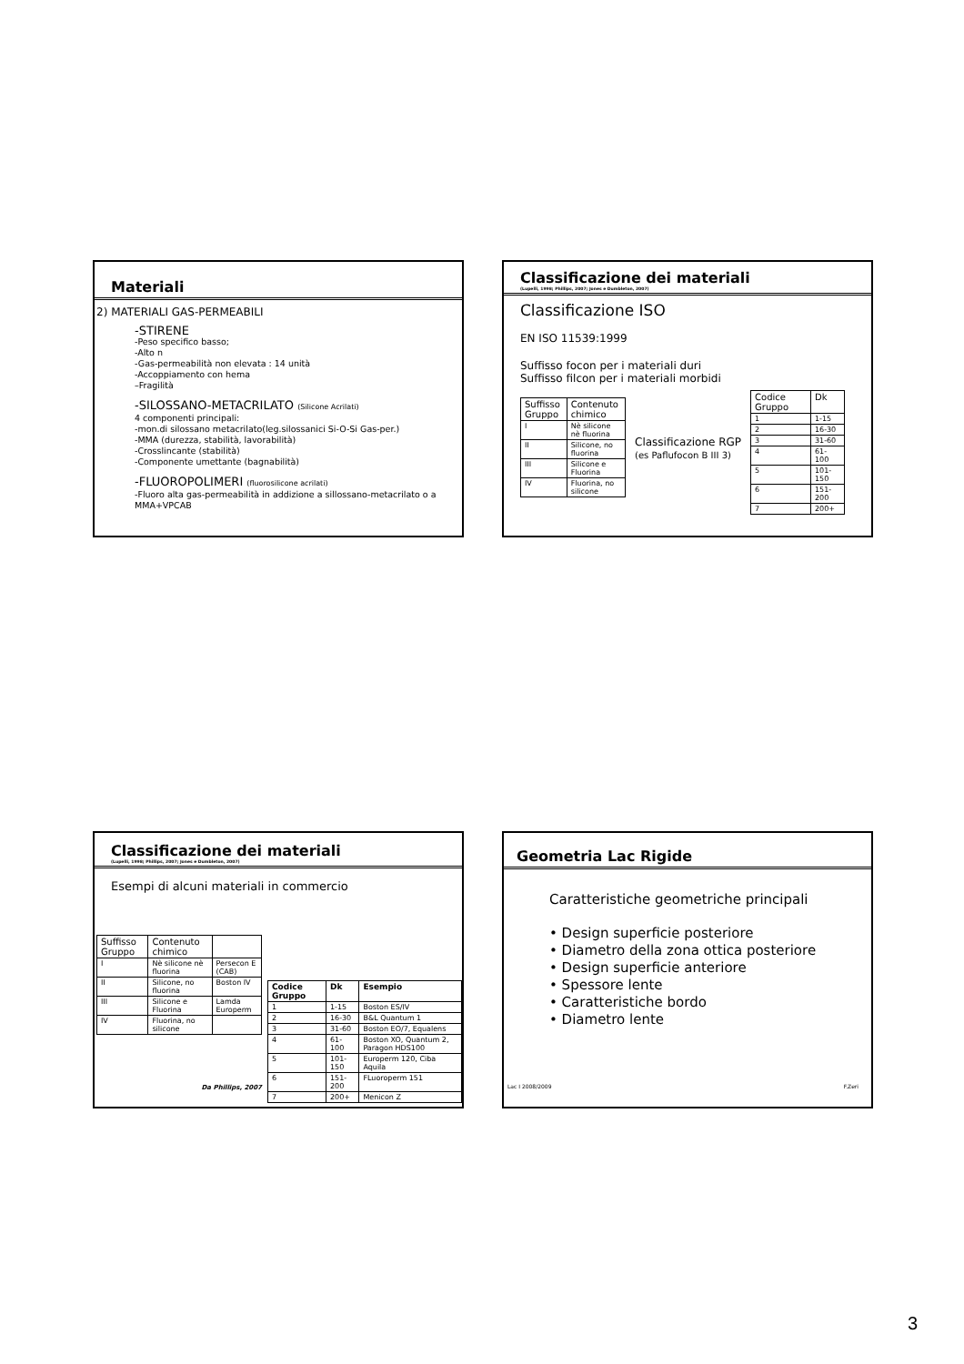Materiali
2) MATERIALI GAS-PERMEABILI
-STIRENE
-Peso specifico basso;
-Alto n
-Gas-permeabilità non elevata : 14 unità
-Accoppiamento con hema
–Fragilità
-SILOSSANO-METACRILATO (Silicone Acrilati)
4 componenti principali:
-mon.di silossano metacrilato(leg.silossanici Si-O-Si Gas-per.)
-MMA (durezza, stabilità, lavorabilità)
-Crosslincante (stabilità)
-Componente umettante (bagnabilità)
-FLUOROPOLIMERI (fluorosilicone acrilati)
-Fluoro alta gas-permeabilità in addizione a sillossano-metacrilato o a MMA+VPCAB
Classificazione dei materiali
(Lupelli, 1998; Phillips, 2007; Jones e Dumbleton, 2007)
Classificazione ISO
EN ISO 11539:1999
Suffisso focon per i materiali duri
Suffisso filcon per i materiali morbidi
| Suffisso Gruppo | Contenuto chimico |
| I | Nè silicone nè fluorina |
| II | Silicone, no fluorina |
| III | Silicone e Fluorina |
| IV | Fluorina, no silicone |
Classificazione RGP
(es Paflufocon B III 3)
| Codice Gruppo | Dk |
| 1 | 1-15 |
| 2 | 16-30 |
| 3 | 31-60 |
| 4 | 61-100 |
| 5 | 101-150 |
| 6 | 151-200 |
| 7 | 200+ |
Classificazione dei materiali
(Lupelli, 1998; Phillips, 2007; Jones e Dumbleton, 2007)
Esempi di alcuni materiali in commercio
| Suffisso Gruppo | Contenuto chimico | |
| I | Nè silicone nè fluorina | Persecon E (CAB) |
| II | Silicone, no fluorina | Boston IV |
| III | Silicone e Fluorina | Lamda Europerm |
| IV | Fluorina, no silicone | |
Da Phillips, 2007
| Codice Gruppo | Dk | Esempio |
| 1 | 1-15 | Boston ES/IV |
| 2 | 16-30 | B&L Quantum 1 |
| 3 | 31-60 | Boston EO/7, Equalens |
| 4 | 61-100 | Boston XO, Quantum 2, Paragon HDS100 |
| 5 | 101-150 | Europerm 120, Ciba Aquila |
| 6 | 151-200 | FLuoroperm 151 |
| 7 | 200+ | Menicon Z |
Geometria Lac Rigide
Caratteristiche geometriche principali
• Design superficie posteriore
• Diametro della zona ottica posteriore
• Design superficie anteriore
• Spessore lente
• Caratteristiche bordo
• Diametro lente
Lac I 2008/2009 F.Zeri
3